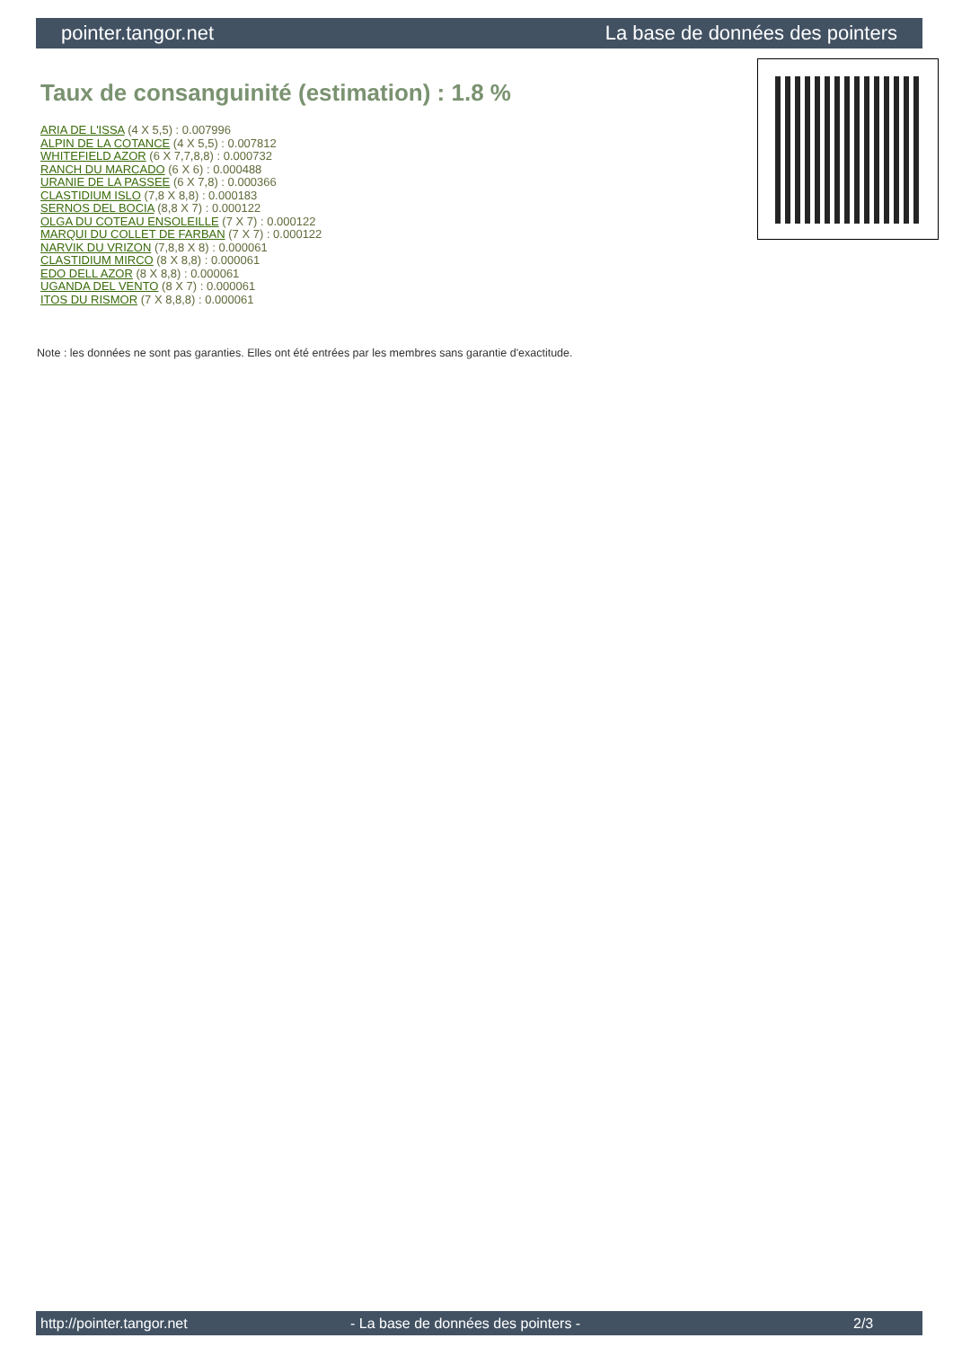pointer.tangor.net La base de données des pointers
Taux de consanguinité (estimation) : 1.8 %
ARIA DE L'ISSA (4 X 5,5) : 0.007996
ALPIN DE LA COTANCE (4 X 5,5) : 0.007812
WHITEFIELD AZOR (6 X 7,7,8,8) : 0.000732
RANCH DU MARCADO (6 X 6) : 0.000488
URANIE DE LA PASSEE (6 X 7,8) : 0.000366
CLASTIDIUM ISLO (7,8 X 8,8) : 0.000183
SERNOS DEL BOCIA (8,8 X 7) : 0.000122
OLGA DU COTEAU ENSOLEILLE (7 X 7) : 0.000122
MARQUI DU COLLET DE FARBAN (7 X 7) : 0.000122
NARVIK DU VRIZON (7,8,8 X 8) : 0.000061
CLASTIDIUM MIRCO (8 X 8,8) : 0.000061
EDO DELL AZOR (8 X 8,8) : 0.000061
UGANDA DEL VENTO (8 X 7) : 0.000061
ITOS DU RISMOR (7 X 8,8,8) : 0.000061
Note : les données ne sont pas garanties. Elles ont été entrées par les membres sans garantie d'exactitude.
http://pointer.tangor.net - La base de données des pointers - 2/3